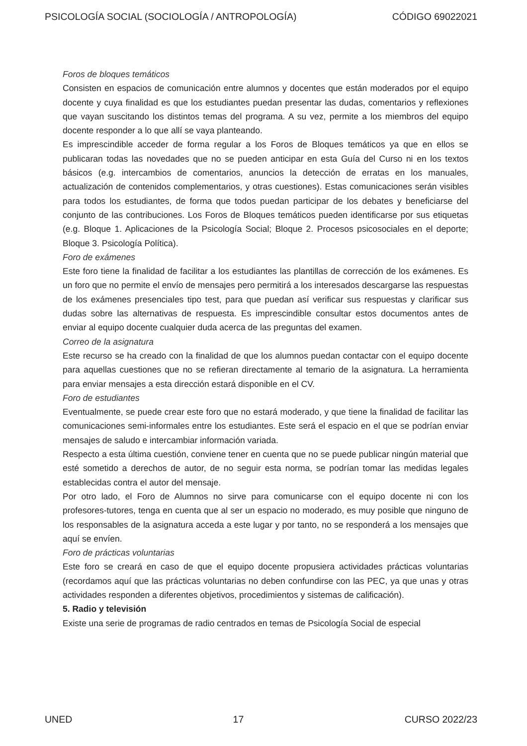PSICOLOGÍA SOCIAL (SOCIOLOGÍA / ANTROPOLOGÍA) CÓDIGO 69022021
Foros de bloques temáticos
Consisten en espacios de comunicación entre alumnos y docentes que están moderados por el equipo docente y cuya finalidad es que los estudiantes puedan presentar las dudas, comentarios y reflexiones que vayan suscitando los distintos temas del programa. A su vez, permite a los miembros del equipo docente responder a lo que allí se vaya planteando.
Es imprescindible acceder de forma regular a los Foros de Bloques temáticos ya que en ellos se publicaran todas las novedades que no se pueden anticipar en esta Guía del Curso ni en los textos básicos (e.g. intercambios de comentarios, anuncios la detección de erratas en los manuales, actualización de contenidos complementarios, y otras cuestiones). Estas comunicaciones serán visibles para todos los estudiantes, de forma que todos puedan participar de los debates y beneficiarse del conjunto de las contribuciones. Los Foros de Bloques temáticos pueden identificarse por sus etiquetas (e.g. Bloque 1. Aplicaciones de la Psicología Social; Bloque 2. Procesos psicosociales en el deporte; Bloque 3. Psicología Política).
Foro de exámenes
Este foro tiene la finalidad de facilitar a los estudiantes las plantillas de corrección de los exámenes. Es un foro que no permite el envío de mensajes pero permitirá a los interesados descargarse las respuestas de los exámenes presenciales tipo test, para que puedan así verificar sus respuestas y clarificar sus dudas sobre las alternativas de respuesta. Es imprescindible consultar estos documentos antes de enviar al equipo docente cualquier duda acerca de las preguntas del examen.
Correo de la asignatura
Este recurso se ha creado con la finalidad de que los alumnos puedan contactar con el equipo docente para aquellas cuestiones que no se refieran directamente al temario de la asignatura. La herramienta para enviar mensajes a esta dirección estará disponible en el CV.
Foro de estudiantes
Eventualmente, se puede crear este foro que no estará moderado, y que tiene la finalidad de facilitar las comunicaciones semi-informales entre los estudiantes. Este será el espacio en el que se podrían enviar mensajes de saludo e intercambiar información variada.
Respecto a esta última cuestión, conviene tener en cuenta que no se puede publicar ningún material que esté sometido a derechos de autor, de no seguir esta norma, se podrían tomar las medidas legales establecidas contra el autor del mensaje.
Por otro lado, el Foro de Alumnos no sirve para comunicarse con el equipo docente ni con los profesores-tutores, tenga en cuenta que al ser un espacio no moderado, es muy posible que ninguno de los responsables de la asignatura acceda a este lugar y por tanto, no se responderá a los mensajes que aquí se envíen.
Foro de prácticas voluntarias
Este foro se creará en caso de que el equipo docente propusiera actividades prácticas voluntarias (recordamos aquí que las prácticas voluntarias no deben confundirse con las PEC, ya que unas y otras actividades responden a diferentes objetivos, procedimientos y sistemas de calificación).
5. Radio y televisión
Existe una serie de programas de radio centrados en temas de Psicología Social de especial
UNED 17 CURSO 2022/23